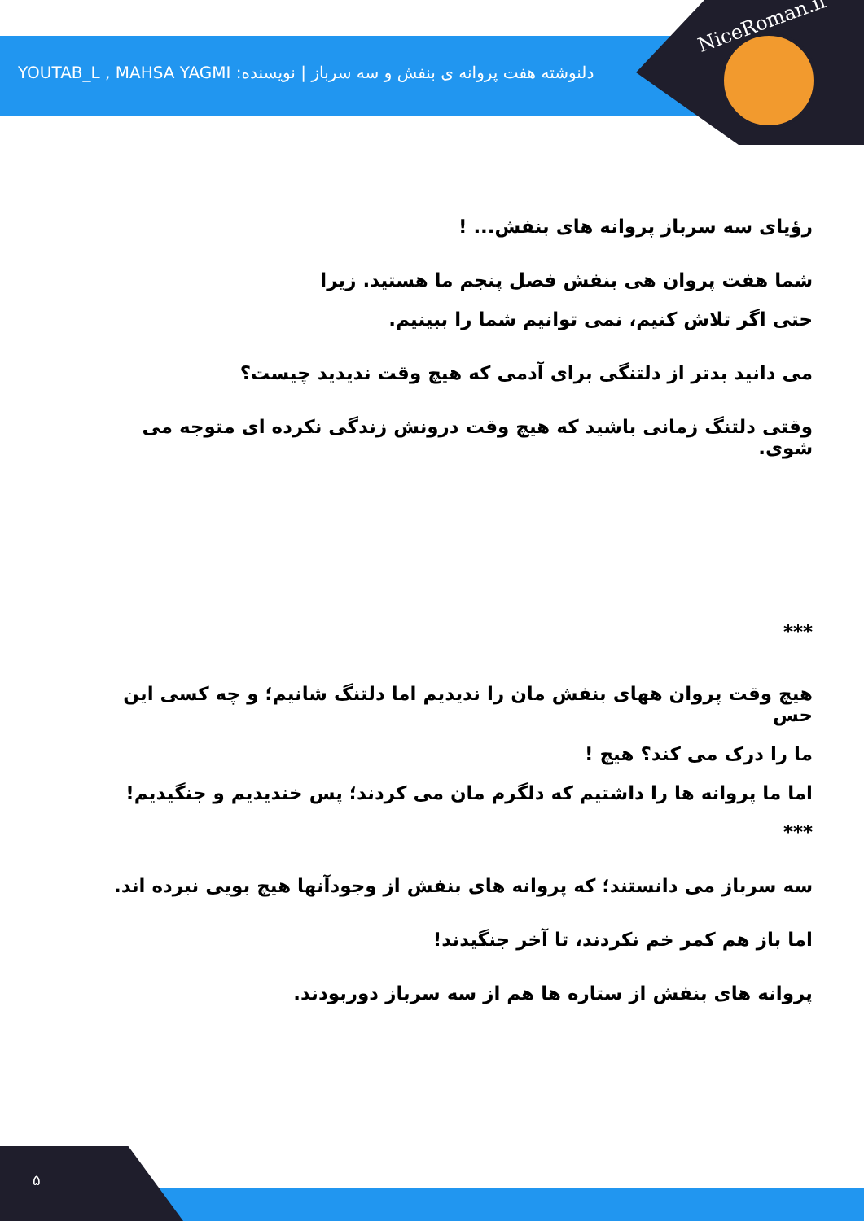NiceRoman.ir
دلنوشته هفت پروانه ی بنفش و سه سرباز | نویسنده: YOUTAB_L , MAHSA YAGMI
رؤیای سه سرباز پروانه های بنفش... !
شما هفت پروان هی بنفش فصل پنجم ما هستید. زیرا
حتی اگر تلاش کنیم، نمی توانیم شما را ببینیم.
می دانید بدتر از دلتنگی برای آدمی که هیچ وقت ندیدید چیست؟
وقتی دلتنگ زمانی باشید که هیچ وقت درونش زندگی نکرده ای متوجه می شوی.
***
هیچ وقت پروان ههای بنفش مان را ندیدیم اما دلتنگ شانیم؛ و چه کسی این حس
ما را درک می کند؟ هیچ !
اما ما پروانه ها را داشتیم که دلگرم مان می کردند؛ پس خندیدیم و جنگیدیم!
***
سه سرباز می دانستند؛ که پروانه های بنفش از وجودآنها هیچ بویی نبرده اند.
اما باز هم کمر خم نکردند، تا آخر جنگیدند!
پروانه های بنفش از ستاره ها هم از سه سرباز دوربودند.
۵